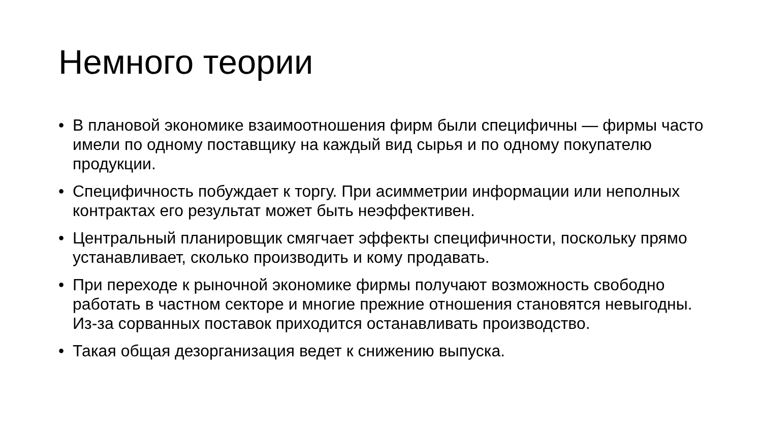Немного теории
• В плановой экономике взаимоотношения фирм были специфичны — фирмы часто имели по одному поставщику на каждый вид сырья и по одному покупателю продукции.
• Специфичность побуждает к торгу. При асимметрии информации или неполных контрактах его результат может быть неэффективен.
• Центральный планировщик смягчает эффекты специфичности, поскольку прямо устанавливает, сколько производить и кому продавать.
• При переходе к рыночной экономике фирмы получают возможность свободно работать в частном секторе и многие прежние отношения становятся невыгодны. Из-за сорванных поставок приходится останавливать производство.
• Такая общая дезорганизация ведет к снижению выпуска.